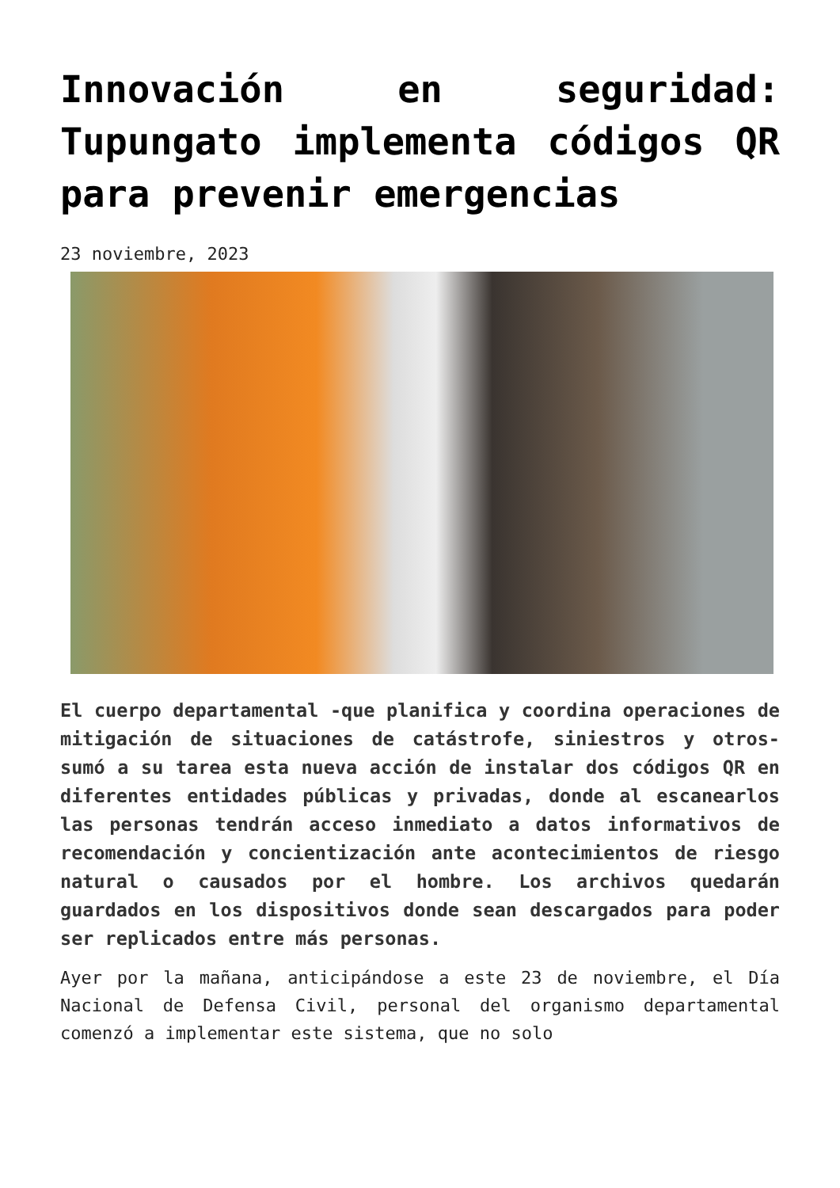Innovación en seguridad: Tupungato implementa códigos QR para prevenir emergencias
23 noviembre, 2023
El cuerpo departamental -que planifica y coordina operaciones de mitigación de situaciones de catástrofe, siniestros y otros- sumó a su tarea esta nueva acción de instalar dos códigos QR en diferentes entidades públicas y privadas, donde al escanearlos las personas tendrán acceso inmediato a datos informativos de recomendación y concientización ante acontecimientos de riesgo natural o causados por el hombre. Los archivos quedarán guardados en los dispositivos donde sean descargados para poder ser replicados entre más personas.
Ayer por la mañana, anticipándose a este 23 de noviembre, el Día Nacional de Defensa Civil, personal del organismo departamental comenzó a implementar este sistema, que no solo